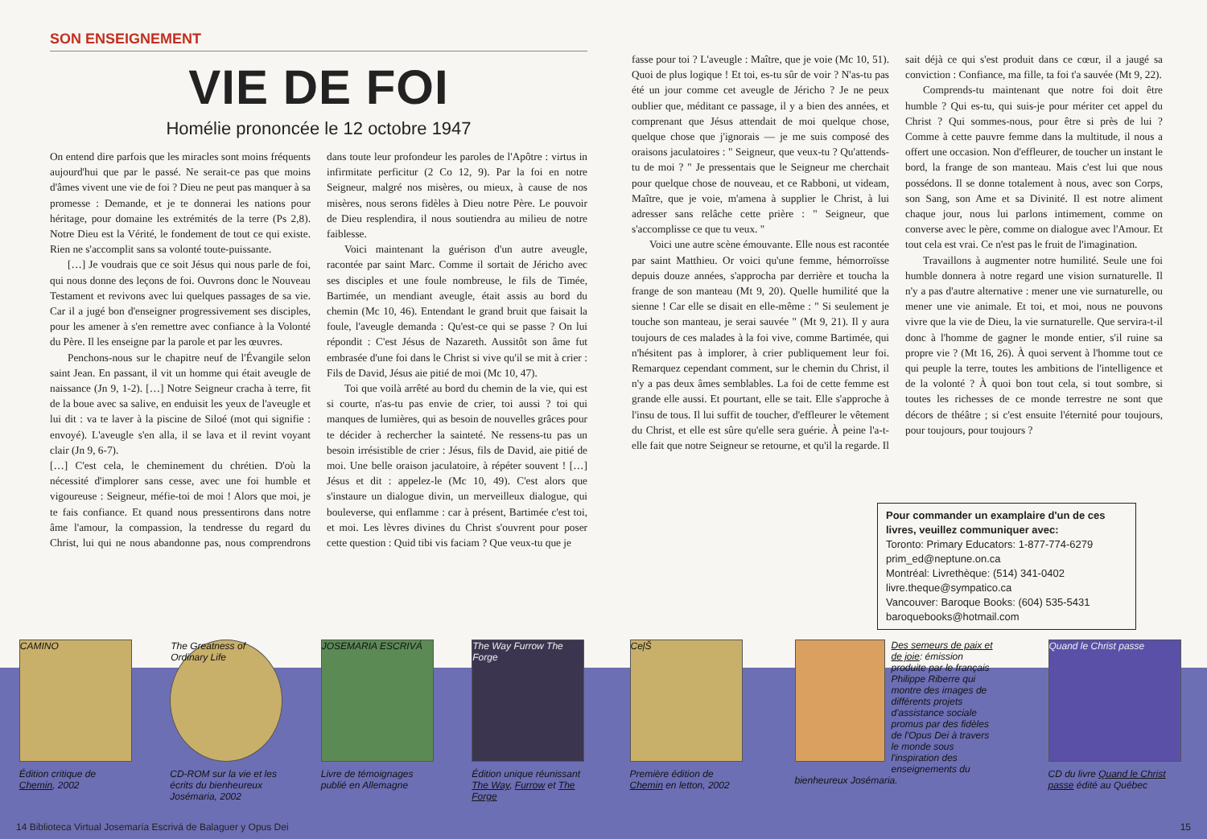SON ENSEIGNEMENT
VIE DE FOI
Homélie prononcée le 12 octobre 1947
On entend dire parfois que les miracles sont moins fréquents aujourd'hui que par le passé. Ne serait-ce pas que moins d'âmes vivent une vie de foi ? Dieu ne peut pas manquer à sa promesse : Demande, et je te donnerai les nations pour héritage, pour domaine les extrémités de la terre (Ps 2,8). Notre Dieu est la Vérité, le fondement de tout ce qui existe. Rien ne s'accomplit sans sa volonté toute-puissante.
[…] Je voudrais que ce soit Jésus qui nous parle de foi, qui nous donne des leçons de foi. Ouvrons donc le Nouveau Testament et revivons avec lui quelques passages de sa vie. Car il a jugé bon d'enseigner progressivement ses disciples, pour les amener à s'en remettre avec confiance à la Volonté du Père. Il les enseigne par la parole et par les œuvres.
Penchons-nous sur le chapitre neuf de l'Évangile selon saint Jean. En passant, il vit un homme qui était aveugle de naissance (Jn 9, 1-2). […] Notre Seigneur cracha à terre, fit de la boue avec sa salive, en enduisit les yeux de l'aveugle et lui dit : va te laver à la piscine de Siloé (mot qui signifie : envoyé). L'aveugle s'en alla, il se lava et il revint voyant clair (Jn 9, 6-7).
[…] C'est cela, le cheminement du chrétien. D'où la nécessité d'implorer sans cesse, avec une foi humble et vigoureuse : Seigneur, méfie-toi de moi ! Alors que moi, je te fais confiance. Et quand nous pressentirons dans notre âme l'amour, la compassion, la tendresse du regard du Christ, lui qui ne nous abandonne pas, nous comprendrons dans toute leur profondeur les paroles de l'Apôtre : virtus in infirmitate perficitur (2 Co 12, 9). Par la foi en notre Seigneur, malgré nos misères, ou mieux, à cause de nos misères, nous serons fidèles à Dieu notre Père. Le pouvoir de Dieu resplendira, il nous soutiendra au milieu de notre faiblesse.
Voici maintenant la guérison d'un autre aveugle, racontée par saint Marc. Comme il sortait de Jéricho avec ses disciples et une foule nombreuse, le fils de Timée, Bartimée, un mendiant aveugle, était assis au bord du chemin (Mc 10, 46). Entendant le grand bruit que faisait la foule, l'aveugle demanda : Qu'est-ce qui se passe ? On lui répondit : C'est Jésus de Nazareth. Aussitôt son âme fut embrasée d'une foi dans le Christ si vive qu'il se mit à crier : Fils de David, Jésus aie pitié de moi (Mc 10, 47).
Toi que voilà arrêté au bord du chemin de la vie, qui est si courte, n'as-tu pas envie de crier, toi aussi ? toi qui manques de lumières, qui as besoin de nouvelles grâces pour te décider à rechercher la sainteté. Ne ressens-tu pas un besoin irrésistible de crier : Jésus, fils de David, aie pitié de moi. Une belle oraison jaculatoire, à répéter souvent ! […] Jésus et dit : appelez-le (Mc 10, 49). C'est alors que s'instaure un dialogue divin, un merveilleux dialogue, qui bouleverse, qui enflamme : car à présent, Bartimée c'est toi, et moi. Les lèvres divines du Christ s'ouvrent pour poser cette question : Quid tibi vis faciam ? Que veux-tu que je
CAMINO
Édition critique de Chemin, 2002
The Greatness of Ordinary Life
CD-ROM sur la vie et les écrits du bienheureux Josémaria, 2002
JOSEMARIA ESCRIVÁ
Livre de témoignages publié en Allemagne
The Way Furrow The Forge
Édition unique réunissant The Way, Furrow et The Forge
14 Biblioteca Virtual Josemaría Escrivá de Balaguer y Opus Dei
fasse pour toi ? L'aveugle : Maître, que je voie (Mc 10, 51). Quoi de plus logique ! Et toi, es-tu sûr de voir ? N'as-tu pas été un jour comme cet aveugle de Jéricho ? Je ne peux oublier que, méditant ce passage, il y a bien des années, et comprenant que Jésus attendait de moi quelque chose, quelque chose que j'ignorais — je me suis composé des oraisons jaculatoires : " Seigneur, que veux-tu ? Qu'attends-tu de moi ? " Je pressentais que le Seigneur me cherchait pour quelque chose de nouveau, et ce Rabboni, ut videam, Maître, que je voie, m'amena à supplier le Christ, à lui adresser sans relâche cette prière : " Seigneur, que s'accomplisse ce que tu veux. "
Voici une autre scène émouvante. Elle nous est racontée par saint Matthieu. Or voici qu'une femme, hémorroïsse depuis douze années, s'approcha par derrière et toucha la frange de son manteau (Mt 9, 20). Quelle humilité que la sienne ! Car elle se disait en elle-même : " Si seulement je touche son manteau, je serai sauvée " (Mt 9, 21). Il y aura toujours de ces malades à la foi vive, comme Bartimée, qui n'hésitent pas à implorer, à crier publiquement leur foi. Remarquez cependant comment, sur le chemin du Christ, il n'y a pas deux âmes semblables. La foi de cette femme est grande elle aussi. Et pourtant, elle se tait. Elle s'approche à l'insu de tous. Il lui suffit de toucher, d'effleurer le vêtement du Christ, et elle est sûre qu'elle sera guérie. À peine l'a-t-elle fait que notre Seigneur se retourne, et qu'il la regarde. Il sait déjà ce qui s'est produit dans ce cœur, il a jaugé sa conviction : Confiance, ma fille, ta foi t'a sauvée (Mt 9, 22).
Comprends-tu maintenant que notre foi doit être humble ? Qui es-tu, qui suis-je pour mériter cet appel du Christ ? Qui sommes-nous, pour être si près de lui ? Comme à cette pauvre femme dans la multitude, il nous a offert une occasion. Non d'effleurer, de toucher un instant le bord, la frange de son manteau. Mais c'est lui que nous possédons. Il se donne totalement à nous, avec son Corps, son Sang, son Ame et sa Divinité. Il est notre aliment chaque jour, nous lui parlons intimement, comme on converse avec le père, comme on dialogue avec l'Amour. Et tout cela est vrai. Ce n'est pas le fruit de l'imagination.
Travaillons à augmenter notre humilité. Seule une foi humble donnera à notre regard une vision surnaturelle. Il n'y a pas d'autre alternative : mener une vie surnaturelle, ou mener une vie animale. Et toi, et moi, nous ne pouvons vivre que la vie de Dieu, la vie surnaturelle. Que servira-t-il donc à l'homme de gagner le monde entier, s'il ruine sa propre vie ? (Mt 16, 26). À quoi servent à l'homme tout ce qui peuple la terre, toutes les ambitions de l'intelligence et de la volonté ? À quoi bon tout cela, si tout sombre, si toutes les richesses de ce monde terrestre ne sont que décors de théâtre ; si c'est ensuite l'éternité pour toujours, pour toujours, pour toujours ?
Pour commander un examplaire d'un de ces livres, veuillez communiquer avec:
Toronto: Primary Educators: 1-877-774-6279
prim_ed@neptune.on.ca
Montréal: Livrethèque: (514) 341-0402
livre.theque@sympatico.ca
Vancouver: Baroque Books: (604) 535-5431
baroquebooks@hotmail.com
CeļŠ
Première édition de Chemin en letton, 2002
Des semeurs de paix et de joie: émission produite par le français Philippe Riberre qui montre des images de différents projets d'assistance sociale promus par des fidèles de l'Opus Dei à travers le monde sous l'inspiration des enseignements du bienheureux Josémaria.
Quand le Christ passe
CD du livre Quand le Christ passe édité au Québec
15